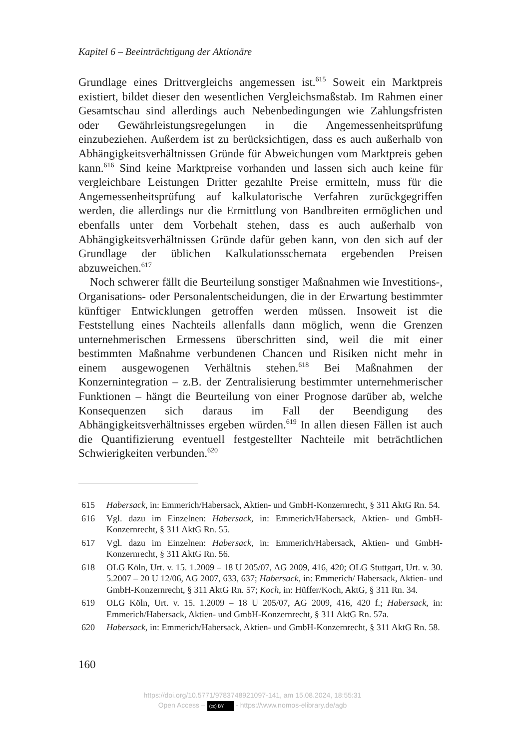Kapitel 6 – Beeinträchtigung der Aktionäre
Grundlage eines Drittvergleichs angemessen ist.<sup>615</sup> Soweit ein Marktpreis existiert, bildet dieser den wesentlichen Vergleichsmaßstab. Im Rahmen einer Gesamtschau sind allerdings auch Nebenbedingungen wie Zahlungsfristen oder Gewährleistungsregelungen in die Angemessenheitsprüfung einzubeziehen. Außerdem ist zu berücksichtigen, dass es auch außerhalb von Abhängigkeitsverhältnissen Gründe für Abweichungen vom Marktpreis geben kann.<sup>616</sup> Sind keine Marktpreise vorhanden und lassen sich auch keine für vergleichbare Leistungen Dritter gezahlte Preise ermitteln, muss für die Angemessenheitsprüfung auf kalkulatorische Verfahren zurückgegriffen werden, die allerdings nur die Ermittlung von Bandbreiten ermöglichen und ebenfalls unter dem Vorbehalt stehen, dass es auch außerhalb von Abhängigkeitsverhältnissen Gründe dafür geben kann, von den sich auf der Grundlage der üblichen Kalkulationsschemata ergebenden Preisen abzuweichen.<sup>617</sup>
Noch schwerer fällt die Beurteilung sonstiger Maßnahmen wie Investitions-, Organisations- oder Personalentscheidungen, die in der Erwartung bestimmter künftiger Entwicklungen getroffen werden müssen. Insoweit ist die Feststellung eines Nachteils allenfalls dann möglich, wenn die Grenzen unternehmerischen Ermessens überschritten sind, weil die mit einer bestimmten Maßnahme verbundenen Chancen und Risiken nicht mehr in einem ausgewogenen Verhältnis stehen.<sup>618</sup> Bei Maßnahmen der Konzernintegration – z.B. der Zentralisierung bestimmter unternehmerischer Funktionen – hängt die Beurteilung von einer Prognose darüber ab, welche Konsequenzen sich daraus im Fall der Beendigung des Abhängigkeitsverhältnisses ergeben würden.<sup>619</sup> In allen diesen Fällen ist auch die Quantifizierung eventuell festgestellter Nachteile mit beträchtlichen Schwierigkeiten verbunden.<sup>620</sup>
615 Habersack, in: Emmerich/Habersack, Aktien- und GmbH-Konzernrecht, § 311 AktG Rn. 54.
616 Vgl. dazu im Einzelnen: Habersack, in: Emmerich/Habersack, Aktien- und GmbH-Konzernrecht, § 311 AktG Rn. 55.
617 Vgl. dazu im Einzelnen: Habersack, in: Emmerich/Habersack, Aktien- und GmbH-Konzernrecht, § 311 AktG Rn. 56.
618 OLG Köln, Urt. v. 15. 1.2009 – 18 U 205/07, AG 2009, 416, 420; OLG Stuttgart, Urt. v. 30. 5.2007 – 20 U 12/06, AG 2007, 633, 637; Habersack, in: Emmerich/ Habersack, Aktien- und GmbH-Konzernrecht, § 311 AktG Rn. 57; Koch, in: Hüffer/Koch, AktG, § 311 Rn. 34.
619 OLG Köln, Urt. v. 15. 1.2009 – 18 U 205/07, AG 2009, 416, 420 f.; Habersack, in: Emmerich/Habersack, Aktien- und GmbH-Konzernrecht, § 311 AktG Rn. 57a.
620 Habersack, in: Emmerich/Habersack, Aktien- und GmbH-Konzernrecht, § 311 AktG Rn. 58.
160
https://doi.org/10.5771/9783748921097-141, am 15.08.2024, 18:55:31
Open Access – (cc) BY - https://www.nomos-elibrary.de/agb